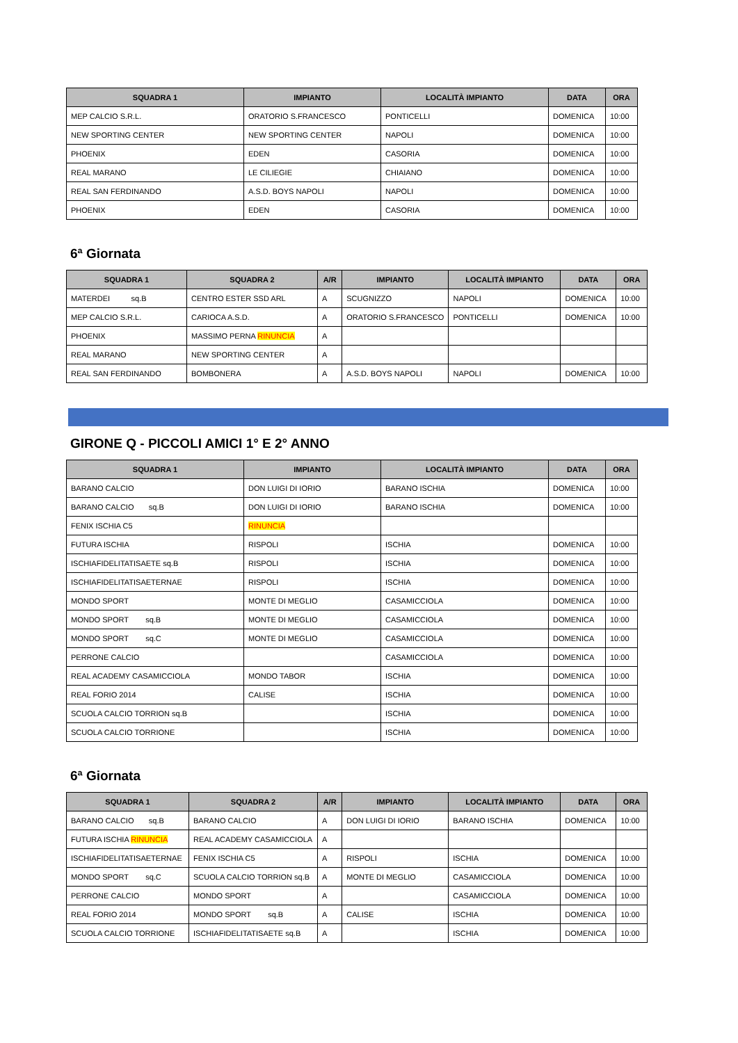| SQUADRA 1 | IMPIANTO | LOCALITÀ IMPIANTO | DATA | ORA |
| --- | --- | --- | --- | --- |
| MEP CALCIO S.R.L. | ORATORIO S.FRANCESCO | PONTICELLI | DOMENICA | 10:00 |
| NEW SPORTING CENTER | NEW SPORTING CENTER | NAPOLI | DOMENICA | 10:00 |
| PHOENIX | EDEN | CASORIA | DOMENICA | 10:00 |
| REAL MARANO | LE CILIEGIE | CHIAIANO | DOMENICA | 10:00 |
| REAL SAN FERDINANDO | A.S.D. BOYS NAPOLI | NAPOLI | DOMENICA | 10:00 |
| PHOENIX | EDEN | CASORIA | DOMENICA | 10:00 |
6ª Giornata
| SQUADRA 1 | SQUADRA 2 | A/R | IMPIANTO | LOCALITÀ IMPIANTO | DATA | ORA |
| --- | --- | --- | --- | --- | --- | --- |
| MATERDEI sq.B | CENTRO ESTER SSD ARL | A | SCUGNIZZO | NAPOLI | DOMENICA | 10:00 |
| MEP CALCIO S.R.L. | CARIOCA A.S.D. | A | ORATORIO S.FRANCESCO | PONTICELLI | DOMENICA | 10:00 |
| PHOENIX | MASSIMO PERNA RINUNCIA | A | | | | |
| REAL MARANO | NEW SPORTING CENTER | A | | | | |
| REAL SAN FERDINANDO | BOMBONERA | A | A.S.D. BOYS NAPOLI | NAPOLI | DOMENICA | 10:00 |
GIRONE Q - PICCOLI AMICI 1° E 2° ANNO
| SQUADRA 1 | IMPIANTO | LOCALITÀ IMPIANTO | DATA | ORA |
| --- | --- | --- | --- | --- |
| BARANO CALCIO | DON LUIGI DI IORIO | BARANO ISCHIA | DOMENICA | 10:00 |
| BARANO CALCIO sq.B | DON LUIGI DI IORIO | BARANO ISCHIA | DOMENICA | 10:00 |
| FENIX ISCHIA C5 | RINUNCIA | | | |
| FUTURA ISCHIA | RISPOLI | ISCHIA | DOMENICA | 10:00 |
| ISCHIAFIDELITATISAETE sq.B | RISPOLI | ISCHIA | DOMENICA | 10:00 |
| ISCHIAFIDELITATISAETERNAE | RISPOLI | ISCHIA | DOMENICA | 10:00 |
| MONDO SPORT | MONTE DI MEGLIO | CASAMICCIOLA | DOMENICA | 10:00 |
| MONDO SPORT sq.B | MONTE DI MEGLIO | CASAMICCIOLA | DOMENICA | 10:00 |
| MONDO SPORT sq.C | MONTE DI MEGLIO | CASAMICCIOLA | DOMENICA | 10:00 |
| PERRONE CALCIO | | CASAMICCIOLA | DOMENICA | 10:00 |
| REAL ACADEMY CASAMICCIOLA | MONDO TABOR | ISCHIA | DOMENICA | 10:00 |
| REAL FORIO 2014 | CALISE | ISCHIA | DOMENICA | 10:00 |
| SCUOLA CALCIO TORRION sq.B | | ISCHIA | DOMENICA | 10:00 |
| SCUOLA CALCIO TORRIONE | | ISCHIA | DOMENICA | 10:00 |
6ª Giornata
| SQUADRA 1 | SQUADRA 2 | A/R | IMPIANTO | LOCALITÀ IMPIANTO | DATA | ORA |
| --- | --- | --- | --- | --- | --- | --- |
| BARANO CALCIO sq.B | BARANO CALCIO | A | DON LUIGI DI IORIO | BARANO ISCHIA | DOMENICA | 10:00 |
| FUTURA ISCHIA RINUNCIA | REAL ACADEMY CASAMICCIOLA | A | | | | |
| ISCHIAFIDELITATISAETERNAE | FENIX ISCHIA C5 | A | RISPOLI | ISCHIA | DOMENICA | 10:00 |
| MONDO SPORT sq.C | SCUOLA CALCIO TORRION sq.B | A | MONTE DI MEGLIO | CASAMICCIOLA | DOMENICA | 10:00 |
| PERRONE CALCIO | MONDO SPORT | A | | CASAMICCIOLA | DOMENICA | 10:00 |
| REAL FORIO 2014 | MONDO SPORT sq.B | A | CALISE | ISCHIA | DOMENICA | 10:00 |
| SCUOLA CALCIO TORRIONE | ISCHIAFIDELITATISAETE sq.B | A | | ISCHIA | DOMENICA | 10:00 |